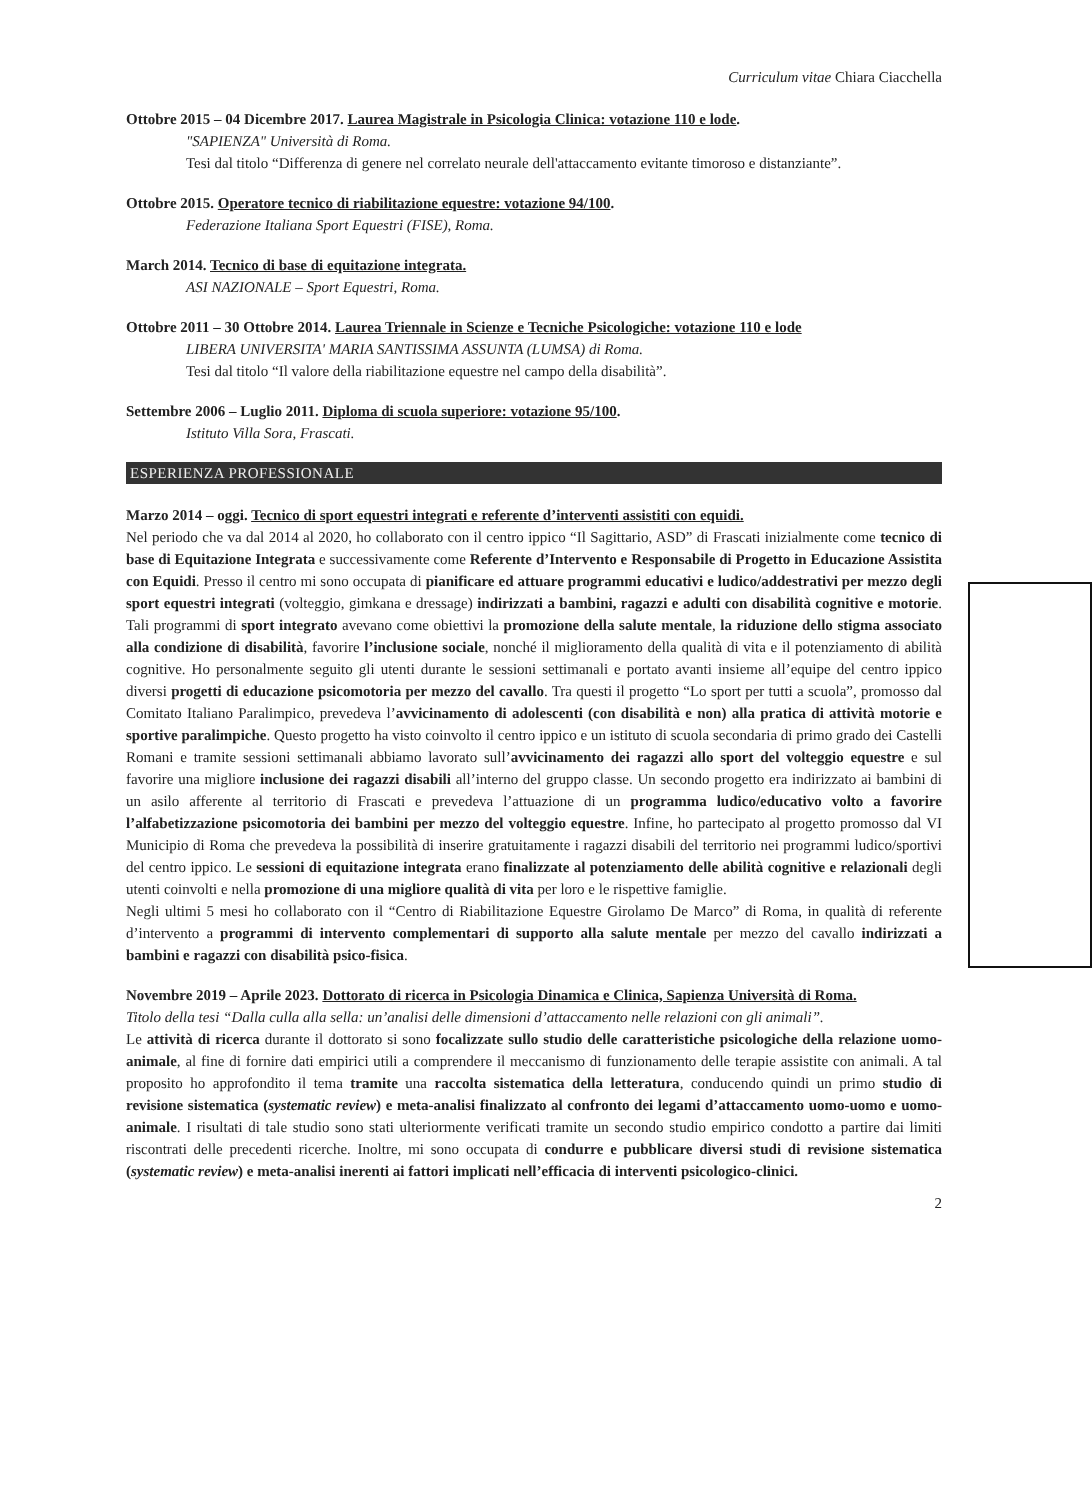Curriculum vitae Chiara Ciacchella
Ottobre 2015 – 04 Dicembre 2017. Laurea Magistrale in Psicologia Clinica: votazione 110 e lode.
"SAPIENZA" Università di Roma.
Tesi dal titolo “Differenza di genere nel correlato neurale dell'attaccamento evitante timoroso e distanziante”.
Ottobre 2015. Operatore tecnico di riabilitazione equestre: votazione 94/100.
Federazione Italiana Sport Equestri (FISE), Roma.
March 2014. Tecnico di base di equitazione integrata.
ASI NAZIONALE – Sport Equestri, Roma.
Ottobre 2011 – 30 Ottobre 2014. Laurea Triennale in Scienze e Tecniche Psicologiche: votazione 110 e lode
LIBERA UNIVERSITA' MARIA SANTISSIMA ASSUNTA (LUMSA) di Roma.
Tesi dal titolo “Il valore della riabilitazione equestre nel campo della disabilità”.
Settembre 2006 – Luglio 2011. Diploma di scuola superiore: votazione 95/100.
Istituto Villa Sora, Frascati.
ESPERIENZA PROFESSIONALE
Marzo 2014 – oggi. Tecnico di sport equestri integrati e referente d’interventi assistiti con equidi.
Nel periodo che va dal 2014 al 2020, ho collaborato con il centro ippico “Il Sagittario, ASD” di Frascati inizialmente come tecnico di base di Equitazione Integrata e successivamente come Referente d’Intervento e Responsabile di Progetto in Educazione Assistita con Equidi. Presso il centro mi sono occupata di pianificare ed attuare programmi educativi e ludico/addestrativi per mezzo degli sport equestri integrati (volteggio, gimkana e dressage) indirizzati a bambini, ragazzi e adulti con disabilità cognitive e motorie. Tali programmi di sport integrato avevano come obiettivi la promozione della salute mentale, la riduzione dello stigma associato alla condizione di disabilità, favorire l’inclusione sociale, nonché il miglioramento della qualità di vita e il potenziamento di abilità cognitive. Ho personalmente seguito gli utenti durante le sessioni settimanali e portato avanti insieme all’equipe del centro ippico diversi progetti di educazione psicomotoria per mezzo del cavallo. Tra questi il progetto “Lo sport per tutti a scuola”, promosso dal Comitato Italiano Paralimpico, prevedeva l’avvicinamento di adolescenti (con disabilità e non) alla pratica di attività motorie e sportive paralimpiche. Questo progetto ha visto coinvolto il centro ippico e un istituto di scuola secondaria di primo grado dei Castelli Romani e tramite sessioni settimanali abbiamo lavorato sull’avvicinamento dei ragazzi allo sport del volteggio equestre e sul favorire una migliore inclusione dei ragazzi disabili all’interno del gruppo classe. Un secondo progetto era indirizzato ai bambini di un asilo afferente al territorio di Frascati e prevedeva l’attuazione di un programma ludico/educativo volto a favorire l’alfabetizzazione psicomotoria dei bambini per mezzo del volteggio equestre. Infine, ho partecipato al progetto promosso dal VI Municipio di Roma che prevedeva la possibilità di inserire gratuitamente i ragazzi disabili del territorio nei programmi ludico/sportivi del centro ippico. Le sessioni di equitazione integrata erano finalizzate al potenziamento delle abilità cognitive e relazionali degli utenti coinvolti e nella promozione di una migliore qualità di vita per loro e le rispettive famiglie.
Negli ultimi 5 mesi ho collaborato con il “Centro di Riabilitazione Equestre Girolamo De Marco” di Roma, in qualità di referente d’intervento a programmi di intervento complementari di supporto alla salute mentale per mezzo del cavallo indirizzati a bambini e ragazzi con disabilità psico-fisica.
Novembre 2019 – Aprile 2023. Dottorato di ricerca in Psicologia Dinamica e Clinica, Sapienza Università di Roma.
Titolo della tesi “Dalla culla alla sella: un’analisi delle dimensioni d’attaccamento nelle relazioni con gli animali”.
Le attività di ricerca durante il dottorato si sono focalizzate sullo studio delle caratteristiche psicologiche della relazione uomo-animale, al fine di fornire dati empirici utili a comprendere il meccanismo di funzionamento delle terapie assistite con animali. A tal proposito ho approfondito il tema tramite una raccolta sistematica della letteratura, conducendo quindi un primo studio di revisione sistematica (systematic review) e meta-analisi finalizzato al confronto dei legami d’attaccamento uomo-uomo e uomo-animale. I risultati di tale studio sono stati ulteriormente verificati tramite un secondo studio empirico condotto a partire dai limiti riscontrati delle precedenti ricerche. Inoltre, mi sono occupata di condurre e pubblicare diversi studi di revisione sistematica (systematic review) e meta-analisi inerenti ai fattori implicati nell’efficacia di interventi psicologico-clinici.
2